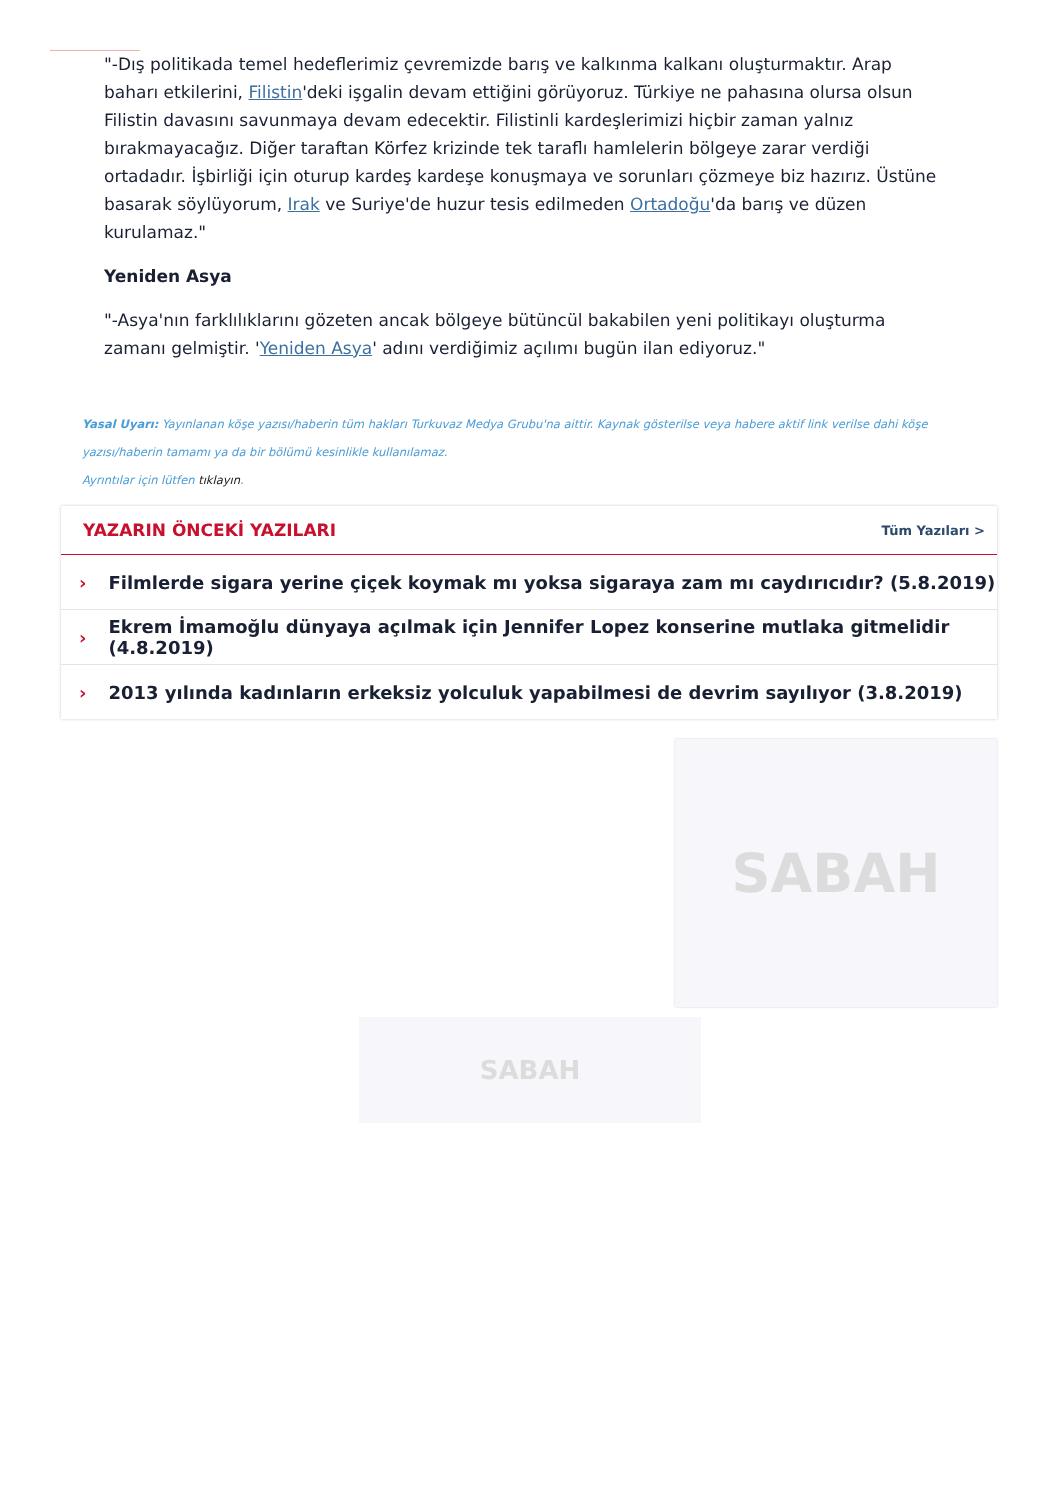"-Dış politikada temel hedeflerimiz çevremizde barış ve kalkınma kalkanı oluşturmaktır. Arap baharı etkilerini, Filistin'deki işgalin devam ettiğini görüyoruz. Türkiye ne pahasına olursa olsun Filistin davasını savunmaya devam edecektir. Filistinli kardeşlerimizi hiçbir zaman yalnız bırakmayacağız. Diğer taraftan Körfez krizinde tek taraflı hamlelerin bölgeye zarar verdiği ortadadır. İşbirliği için oturup kardeş kardeşe konuşmaya ve sorunları çözmeye biz hazırız. Üstüne basarak söylüyorum, Irak ve Suriye'de huzur tesis edilmeden Ortadoğu'da barış ve düzen kurulamaz."
Yeniden Asya
"-Asya'nın farklılıklarını gözeten ancak bölgeye bütüncül bakabilen yeni politikayı oluşturma zamanı gelmiştir. 'Yeniden Asya' adını verdiğimiz açılımı bugün ilan ediyoruz."
Yasal Uyarı: Yayınlanan köşe yazısı/haberin tüm hakları Turkuvaz Medya Grubu'na aittir. Kaynak gösterilse veya habere aktif link verilse dahi köşe yazısı/haberin tamamı ya da bir bölümü kesinlikle kullanılamaz.
Ayrıntılar için lütfen tıklayın.
YAZARIN ÖNCEKİ YAZILARI
Tüm Yazıları >
› Filmlerde sigara yerine çiçek koymak mı yoksa sigaraya zam mı caydırıcıdır? (5.8.2019)
› Ekrem İmamoğlu dünyaya açılmak için Jennifer Lopez konserine mutlaka gitmelidir (4.8.2019)
› 2013 yılında kadınların erkeksiz yolculuk yapabilmesi de devrim sayılıyor (3.8.2019)
SABAH
SABAH